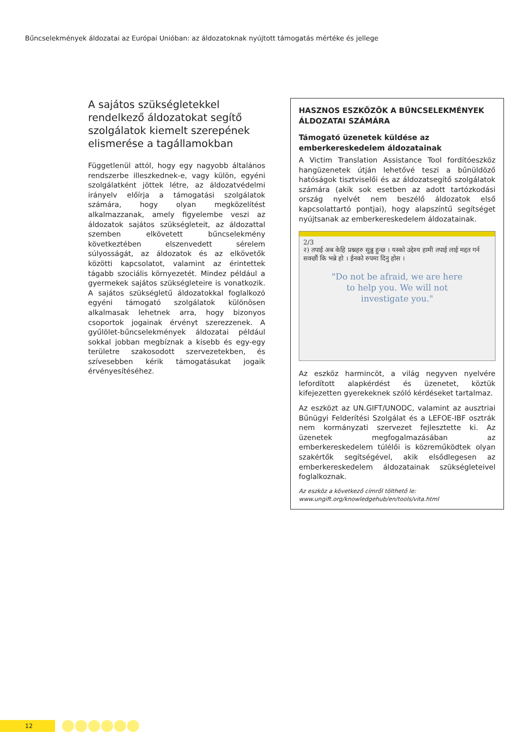Bűncselekmények áldozatai az Európai Unióban: az áldozatoknak nyújtott támogatás mértéke és jellege
A sajátos szükségletekkel rendelkező áldozatokat segítő szolgálatok kiemelt szerepének elismerése a tagállamokban
Függetlenül attól, hogy egy nagyobb általános rendszerbe illeszkednek-e, vagy külön, egyéni szolgálatként jöttek létre, az áldozatvédelmi irányelv előírja a támogatási szolgálatok számára, hogy olyan megközelítést alkalmazzanak, amely figyelembe veszi az áldozatok sajátos szükségleteit, az áldozattal szemben elkövetett bűncselekmény következtében elszenvedett sérelem súlyosságát, az áldozatok és az elkövetők közötti kapcsolatot, valamint az érintettek tágabb szociális környezetét. Mindez például a gyermekek sajátos szükségleteire is vonatkozik. A sajátos szükségletű áldozatokkal foglalkozó egyéni támogató szolgálatok különösen alkalmasak lehetnek arra, hogy bizonyos csoportok jogainak érvényt szerezzenek. A gyűlölet-bűncselekmények áldozatai például sokkal jobban megbíznak a kisebb és egy-egy területre szakosodott szervezetekben, és szívesebben kérik támogatásukat jogaik érvényesítéséhez.
HASZNOS ESZKÖZÖK A BŰNCSELEKMÉNYEK ÁLDOZATAI SZÁMÁRA
Támogató üzenetek küldése az emberkereskedelem áldozatainak
A Victim Translation Assistance Tool fordítóeszköz hangüzenetek útján lehetővé teszi a bűnüldöző hatóságok tisztviselői és az áldozatsegítő szolgálatok számára (akik sok esetben az adott tartózkodási ország nyelvét nem beszélő áldozatok első kapcsolattartó pontjai), hogy alapszíntű segítséget nyújtsanak az emberkereskedelem áldozatainak.
2/3
२) तपाई अब केहि प्रश्नहरु सुन्नु हुन्छ । यस्को उद्देश्य हामी तपाई लाई मद्दत गर्न सक्छौं कि भन्ने हो । ईनको रुपमा दिनु होस ।
"Do not be afraid, we are here
to help you. We will not
investigate you."
Az eszköz harmincöt, a világ negyven nyelvére lefordított alapkérdést és üzenetet, köztük kifejezetten gyerekeknek szóló kérdéseket tartalmaz.
Az eszközt az UN.GIFT/UNODC, valamint az ausztriai Bűnügyi Felderítési Szolgálat és a LEFOE-IBF osztrák nem kormányzati szervezet fejlesztette ki. Az üzenetek megfogalmazásában az emberkereskedelem túlélői is közreműködtek olyan szakértők segítségével, akik elsődlegesen az emberkereskedelem áldozatainak szükségleteivel foglalkoznak.
Az eszköz a következő címről tölthető le: www.ungift.org/knowledgehub/en/tools/vita.html
12